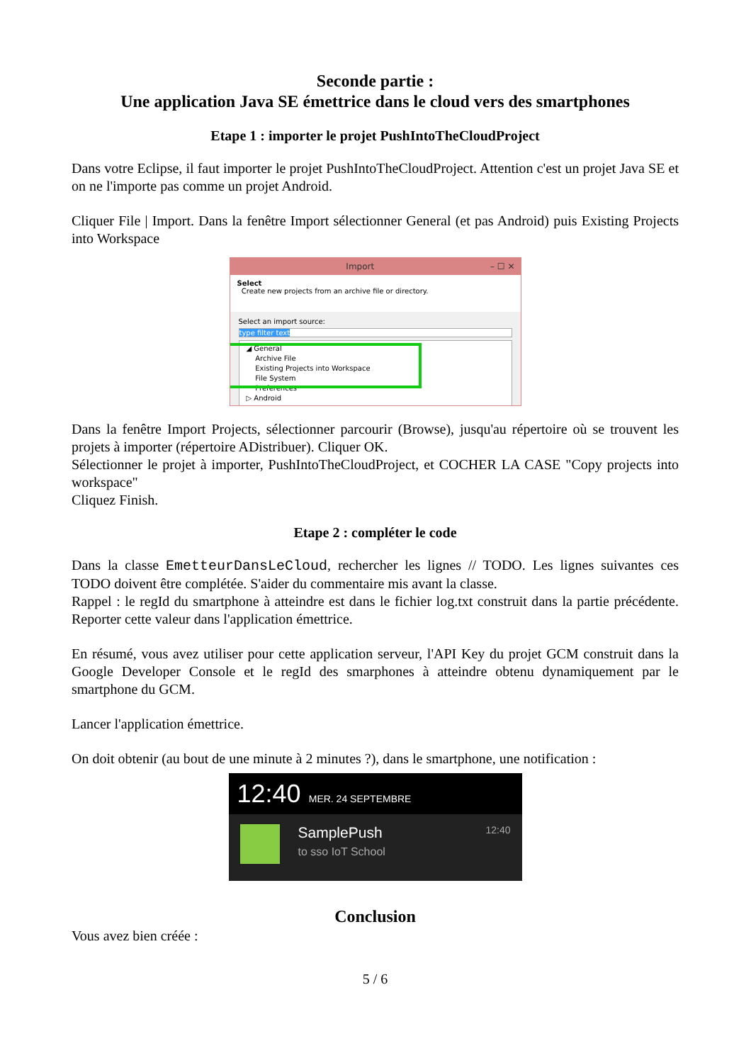Seconde partie :
Une application Java SE émettrice dans le cloud vers des smartphones
Etape 1 : importer le projet PushIntoTheCloudProject
Dans votre Eclipse, il faut importer le projet PushIntoTheCloudProject. Attention c'est un projet Java SE et on ne l'importe pas comme un projet Android.
Cliquer File | Import. Dans la fenêtre Import sélectionner General (et pas Android) puis Existing Projects into Workspace
Import – ☐ ✕
Select
Create new projects from an archive file or directory.
Select an import source:
type filter text
◢ General
Archive File
Existing Projects into Workspace
File System
Preferences
▷ Android
Dans la fenêtre Import Projects, sélectionner parcourir (Browse), jusqu'au répertoire où se trouvent les projets à importer (répertoire ADistribuer). Cliquer OK.
Sélectionner le projet à importer, PushIntoTheCloudProject, et COCHER LA CASE "Copy projects into workspace"
Cliquez Finish.
Etape 2 : compléter le code
Dans la classe EmetteurDansLeCloud, rechercher les lignes // TODO. Les lignes suivantes ces TODO doivent être complétée. S'aider du commentaire mis avant la classe.
Rappel : le regId du smartphone à atteindre est dans le fichier log.txt construit dans la partie précédente. Reporter cette valeur dans l'application émettrice.
En résumé, vous avez utiliser pour cette application serveur, l'API Key du projet GCM construit dans la Google Developer Console et le regId des smarphones à atteindre obtenu dynamiquement par le smartphone du GCM.
Lancer l'application émettrice.
On doit obtenir (au bout de une minute à 2 minutes ?), dans le smartphone, une notification :
12:40 MER. 24 SEPTEMBRE
SamplePush
to sso IoT School
12:40
Conclusion
Vous avez bien créée :
5 / 6